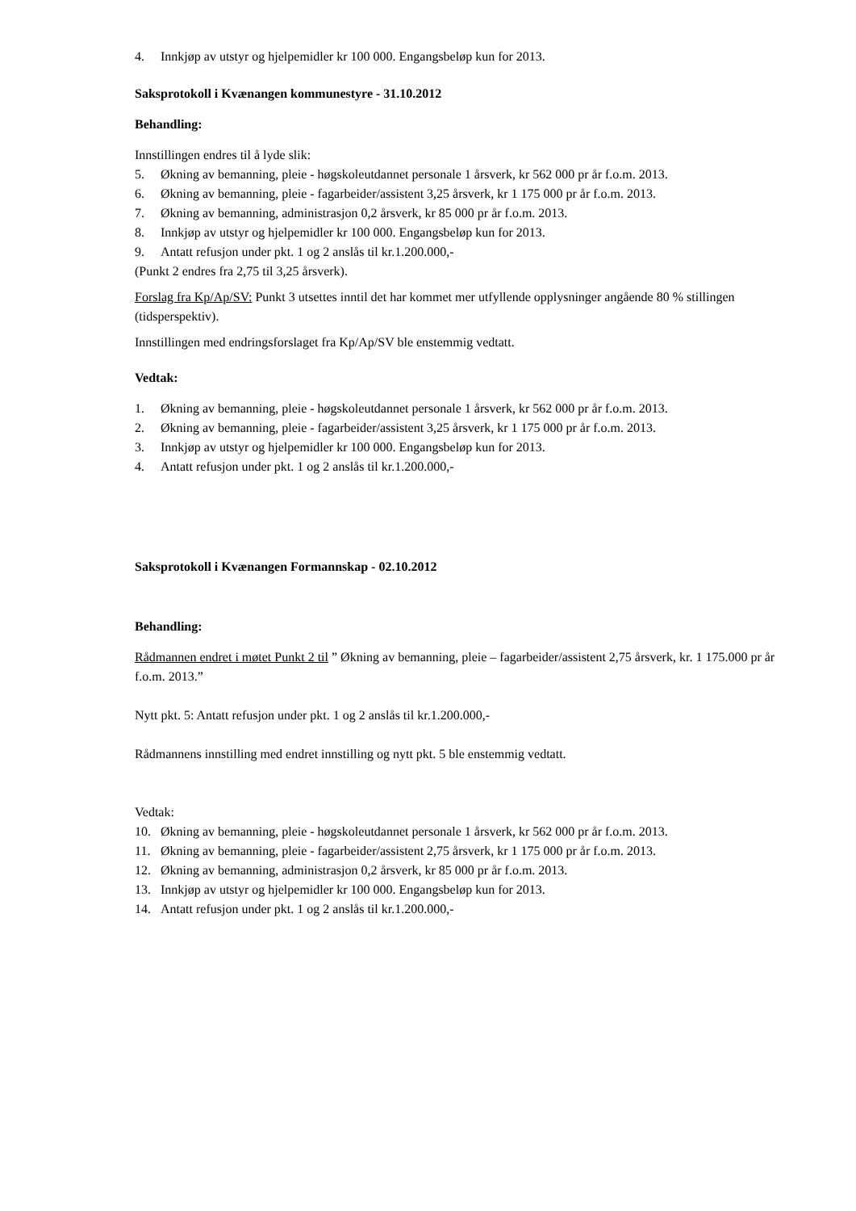4. Innkjøp av utstyr og hjelpemidler kr 100 000. Engangsbeløp kun for 2013.
Saksprotokoll i Kvænangen kommunestyre - 31.10.2012
Behandling:
Innstillingen endres til å lyde slik:
5. Økning av bemanning, pleie - høgskoleutdannet personale 1 årsverk, kr 562 000 pr år f.o.m. 2013.
6. Økning av bemanning, pleie - fagarbeider/assistent 3,25 årsverk, kr 1 175 000 pr år f.o.m. 2013.
7. Økning av bemanning, administrasjon 0,2 årsverk, kr 85 000 pr år f.o.m. 2013.
8. Innkjøp av utstyr og hjelpemidler kr 100 000. Engangsbeløp kun for 2013.
9. Antatt refusjon under pkt. 1 og 2 anslås til kr.1.200.000,-
(Punkt 2 endres fra 2,75 til 3,25 årsverk).
Forslag fra Kp/Ap/SV: Punkt 3 utsettes inntil det har kommet mer utfyllende opplysninger angående 80 % stillingen (tidsperspektiv).
Innstillingen med endringsforslaget fra Kp/Ap/SV ble enstemmig vedtatt.
Vedtak:
1. Økning av bemanning, pleie - høgskoleutdannet personale 1 årsverk, kr 562 000 pr år f.o.m. 2013.
2. Økning av bemanning, pleie - fagarbeider/assistent 3,25 årsverk, kr 1 175 000 pr år f.o.m. 2013.
3. Innkjøp av utstyr og hjelpemidler kr 100 000. Engangsbeløp kun for 2013.
4. Antatt refusjon under pkt. 1 og 2 anslås til kr.1.200.000,-
Saksprotokoll i Kvænangen Formannskap - 02.10.2012
Behandling:
Rådmannen endret i møtet Punkt 2 til ” Økning av bemanning, pleie – fagarbeider/assistent 2,75 årsverk, kr. 1 175.000 pr år f.o.m. 2013.”
Nytt pkt. 5: Antatt refusjon under pkt. 1 og 2 anslås til kr.1.200.000,-
Rådmannens innstilling med endret innstilling og nytt pkt. 5 ble enstemmig vedtatt.
Vedtak:
10. Økning av bemanning, pleie - høgskoleutdannet personale 1 årsverk, kr 562 000 pr år f.o.m. 2013.
11. Økning av bemanning, pleie - fagarbeider/assistent 2,75 årsverk, kr 1 175 000 pr år f.o.m. 2013.
12. Økning av bemanning, administrasjon 0,2 årsverk, kr 85 000 pr år f.o.m. 2013.
13. Innkjøp av utstyr og hjelpemidler kr 100 000. Engangsbeløp kun for 2013.
14. Antatt refusjon under pkt. 1 og 2 anslås til kr.1.200.000,-